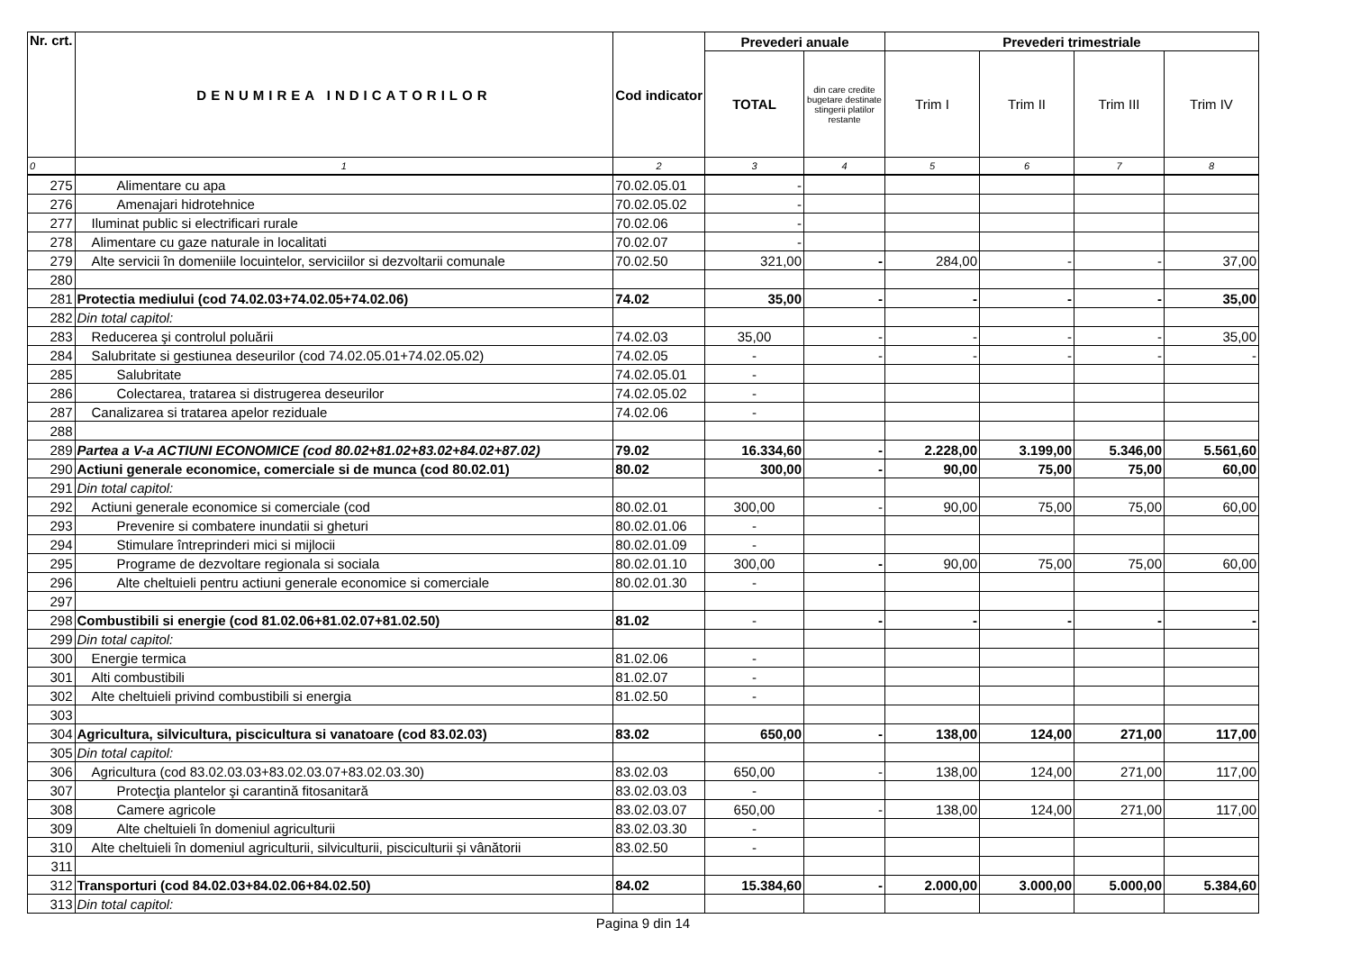| Nr. crt. | DENUMIREA INDICATORILOR | Cod indicator | Prevederi anuale | | Prevederi trimestriale | | | |
| --- | --- | --- | --- | --- | --- | --- | --- | --- |
| | | | TOTAL | din care credite bugetare destinate stingerii platilor restante | Trim I | Trim II | Trim III | Trim IV |
| 0 | 1 | 2 | 3 | 4 | 5 | 6 | 7 | 8 |
| 275 | Alimentare cu apa | 70.02.05.01 | - | | | | | |
| 276 | Amenajari hidrotehnice | 70.02.05.02 | - | | | | | |
| 277 | Iluminat public si electrificari rurale | 70.02.06 | - | | | | | |
| 278 | Alimentare cu gaze naturale in localitati | 70.02.07 | - | | | | | |
| 279 | Alte servicii în domeniile locuintelor, serviciilor si dezvoltarii comunale | 70.02.50 | 321,00 | - | 284,00 | - | - | 37,00 |
| 280 | | | | | | | | |
| 281 | Protectia mediului (cod 74.02.03+74.02.05+74.02.06) | 74.02 | 35,00 | - | - | - | - | 35,00 |
| 282 | Din total capitol: | | | | | | | |
| 283 | Reducerea şi controlul poluării | 74.02.03 | 35,00 | - | - | - | - | 35,00 |
| 284 | Salubritate si gestiunea deseurilor (cod 74.02.05.01+74.02.05.02) | 74.02.05 | - | - | - | - | - | - |
| 285 | Salubritate | 74.02.05.01 | - | | | | | |
| 286 | Colectarea, tratarea si distrugerea deseurilor | 74.02.05.02 | - | | | | | |
| 287 | Canalizarea si tratarea apelor reziduale | 74.02.06 | - | | | | | |
| 288 | | | | | | | | |
| 289 | Partea a V-a ACTIUNI ECONOMICE (cod 80.02+81.02+83.02+84.02+87.02) | 79.02 | 16.334,60 | - | 2.228,00 | 3.199,00 | 5.346,00 | 5.561,60 |
| 290 | Actiuni generale economice, comerciale si de munca (cod 80.02.01) | 80.02 | 300,00 | - | 90,00 | 75,00 | 75,00 | 60,00 |
| 291 | Din total capitol: | | | | | | | |
| 292 | Actiuni generale economice si comerciale (cod | 80.02.01 | 300,00 | - | 90,00 | 75,00 | 75,00 | 60,00 |
| 293 | Prevenire si combatere inundatii si gheturi | 80.02.01.06 | - | | | | | |
| 294 | Stimulare întreprinderi mici si mijlocii | 80.02.01.09 | - | | | | | |
| 295 | Programe de dezvoltare regionala si sociala | 80.02.01.10 | 300,00 | - | 90,00 | 75,00 | 75,00 | 60,00 |
| 296 | Alte cheltuieli pentru actiuni generale economice si comerciale | 80.02.01.30 | - | | | | | |
| 297 | | | | | | | | |
| 298 | Combustibili si energie (cod 81.02.06+81.02.07+81.02.50) | 81.02 | - | - | - | - | - | - |
| 299 | Din total capitol: | | | | | | | |
| 300 | Energie termica | 81.02.06 | - | | | | | |
| 301 | Alti combustibili | 81.02.07 | - | | | | | |
| 302 | Alte cheltuieli privind combustibili si energia | 81.02.50 | - | | | | | |
| 303 | | | | | | | | |
| 304 | Agricultura, silvicultura, piscicultura si vanatoare (cod 83.02.03) | 83.02 | 650,00 | - | 138,00 | 124,00 | 271,00 | 117,00 |
| 305 | Din total capitol: | | | | | | | |
| 306 | Agricultura (cod 83.02.03.03+83.02.03.07+83.02.03.30) | 83.02.03 | 650,00 | - | 138,00 | 124,00 | 271,00 | 117,00 |
| 307 | Protecţia plantelor şi carantină fitosanitară | 83.02.03.03 | - | | | | | |
| 308 | Camere agricole | 83.02.03.07 | 650,00 | - | 138,00 | 124,00 | 271,00 | 117,00 |
| 309 | Alte cheltuieli în domeniul agriculturii | 83.02.03.30 | - | | | | | |
| 310 | Alte cheltuieli în domeniul agriculturii, silviculturii, pisciculturii și vânătorii | 83.02.50 | - | | | | | |
| 311 | | | | | | | | |
| 312 | Transporturi (cod 84.02.03+84.02.06+84.02.50) | 84.02 | 15.384,60 | - | 2.000,00 | 3.000,00 | 5.000,00 | 5.384,60 |
| 313 | Din total capitol: | | | | | | | |
Pagina 9 din 14